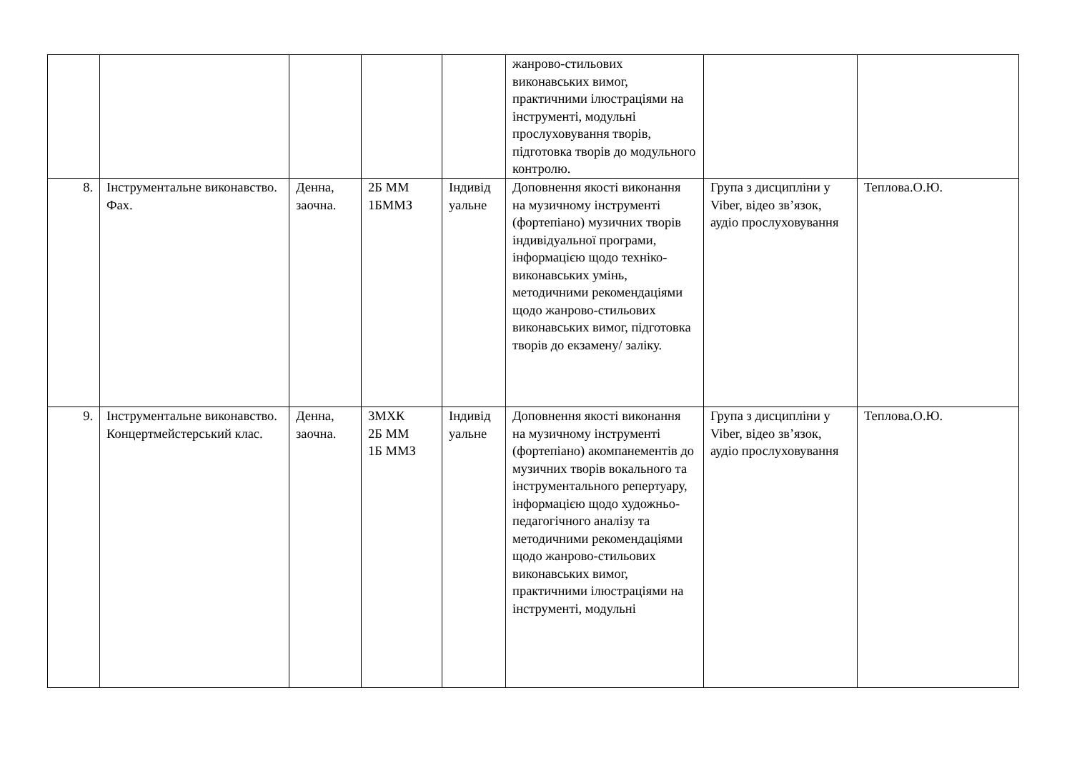| | | | | | жанрово-стильових виконавських вимог, практичними ілюстраціями на інструменті, модульні прослуховування творів, підготовка творів до модульного контролю. | | |
| 8. | Інструментальне виконавство. Фах. | Денна, заочна. | 2Б ММ 1БММЗ | Індивід уальне | Доповнення якості виконання на музичному інструменті (фортепіано) музичних творів індивідуальної програми, інформацією щодо техніко-виконавських умінь, методичними рекомендаціями щодо жанрово-стильових виконавських вимог, підготовка творів до екзамену/ заліку. | Група з дисципліни у Viber, відео зв’язок, аудіо прослуховування | Теплова.О.Ю. |
| 9. | Інструментальне виконавство. Концертмейстерський клас. | Денна, заочна. | 3МХК 2Б ММ 1Б ММЗ | Індивід уальне | Доповнення якості виконання на музичному інструменті (фортепіано) акомпанементів до музичних творів вокального та інструментального репертуару, інформацією щодо художньо-педагогічного аналізу та методичними рекомендаціями щодо жанрово-стильових виконавських вимог, практичними ілюстраціями на інструменті, модульні | Група з дисципліни у Viber, відео зв’язок, аудіо прослуховування | Теплова.О.Ю. |